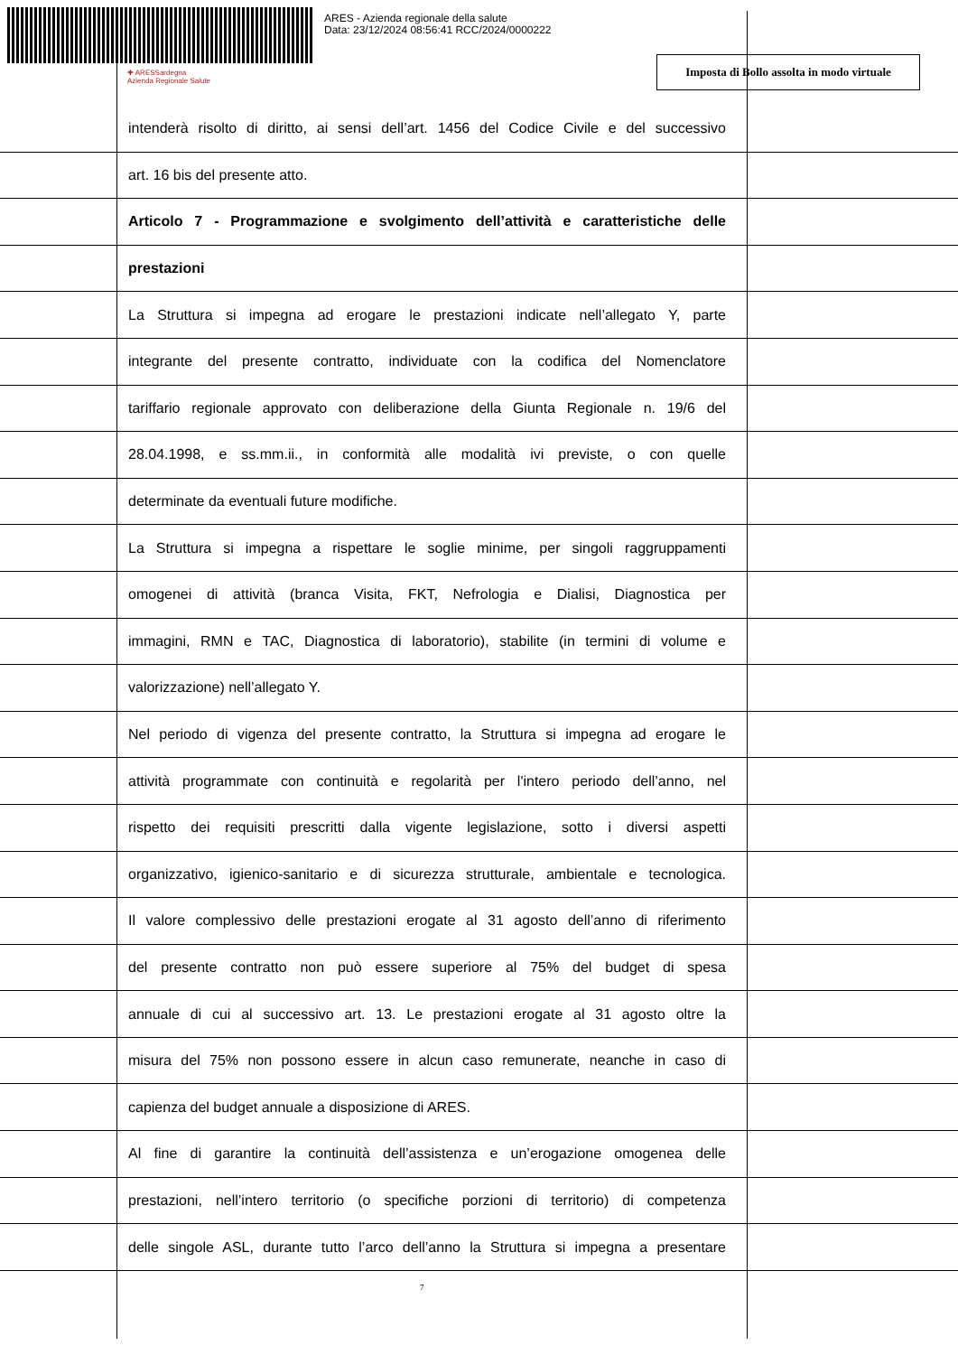ARES - Azienda regionale della salute
Data: 23/12/2024 08:56:41 RCC/2024/0000222
✚ ARESSardegna
Azienda Regionale Salute
Imposta di Bollo assolta in modo virtuale
intenderà risolto di diritto, ai sensi dell’art. 1456 del Codice Civile e del successivo
art. 16 bis del presente atto.
Articolo 7 - Programmazione e svolgimento dell’attività e caratteristiche delle
prestazioni
La Struttura si impegna ad erogare le prestazioni indicate nell’allegato Y, parte
integrante del presente contratto, individuate con la codifica del Nomenclatore
tariffario regionale approvato con deliberazione della Giunta Regionale n. 19/6 del
28.04.1998, e ss.mm.ii., in conformità alle modalità ivi previste, o con quelle
determinate da eventuali future modifiche.
La Struttura si impegna a rispettare le soglie minime, per singoli raggruppamenti
omogenei di attività (branca Visita, FKT, Nefrologia e Dialisi, Diagnostica per
immagini, RMN e TAC, Diagnostica di laboratorio), stabilite (in termini di volume e
valorizzazione) nell’allegato Y.
Nel periodo di vigenza del presente contratto, la Struttura si impegna ad erogare le
attività programmate con continuità e regolarità per l'intero periodo dell’anno, nel
rispetto dei requisiti prescritti dalla vigente legislazione, sotto i diversi aspetti
organizzativo, igienico-sanitario e di sicurezza strutturale, ambientale e tecnologica.
Il valore complessivo delle prestazioni erogate al 31 agosto dell’anno di riferimento
del presente contratto non può essere superiore al 75% del budget di spesa
annuale di cui al successivo art. 13. Le prestazioni erogate al 31 agosto oltre la
misura del 75% non possono essere in alcun caso remunerate, neanche in caso di
capienza del budget annuale a disposizione di ARES.
Al fine di garantire la continuità dell’assistenza e un’erogazione omogenea delle
prestazioni, nell’intero territorio (o specifiche porzioni di territorio) di competenza
delle singole ASL, durante tutto l’arco dell’anno la Struttura si impegna a presentare
7